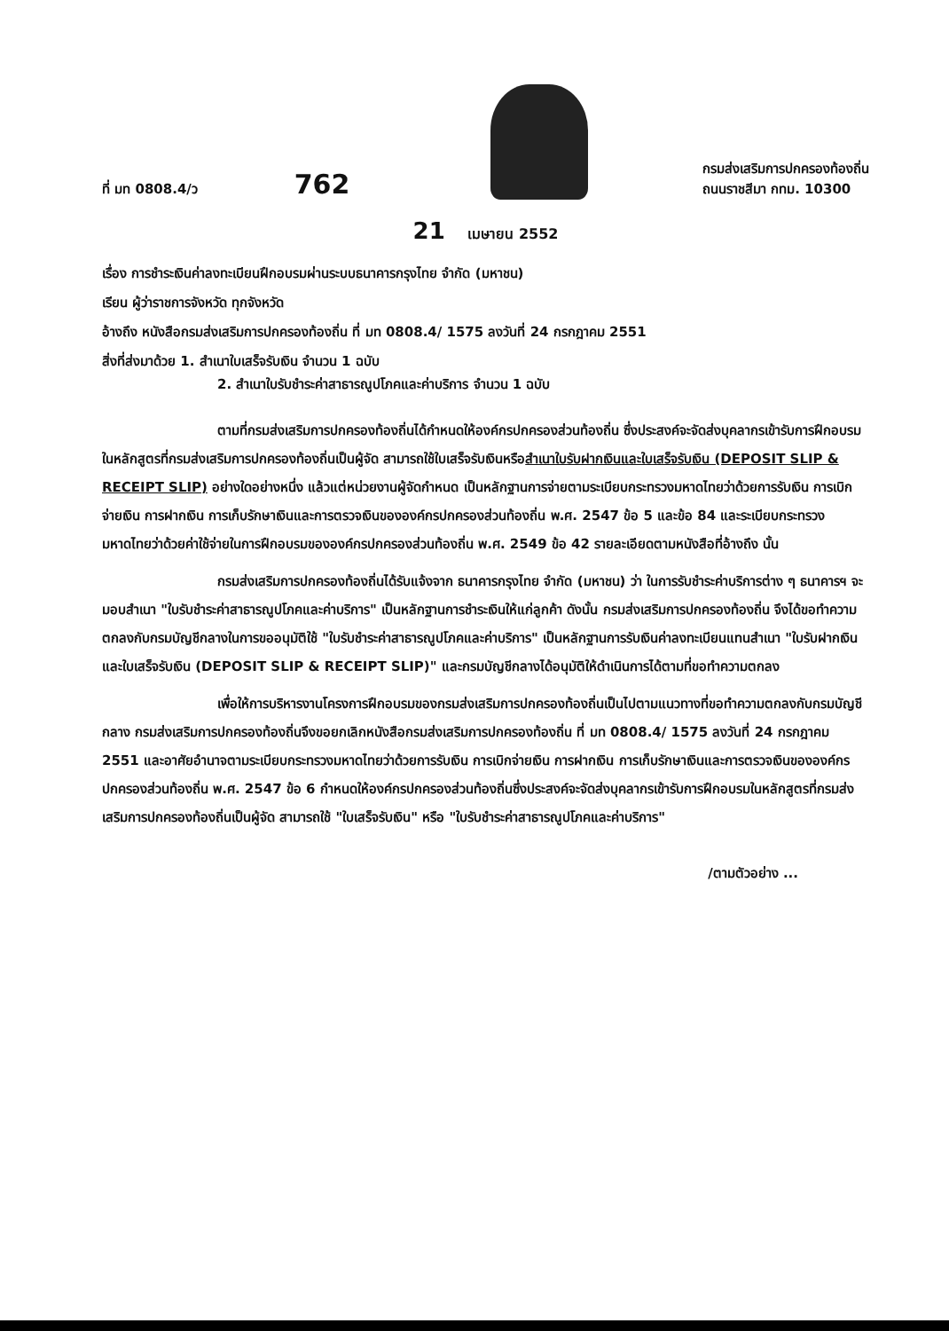ที่ มท 0808.4/ว
762
กรมส่งเสริมการปกครองท้องถิ่น
ถนนราชสีมา กทม. 10300
21 เมษายน 2552
เรื่อง การชำระเงินค่าลงทะเบียนฝึกอบรมผ่านระบบธนาคารกรุงไทย จำกัด (มหาชน)
เรียน ผู้ว่าราชการจังหวัด ทุกจังหวัด
อ้างถึง หนังสือกรมส่งเสริมการปกครองท้องถิ่น ที่ มท 0808.4/ 1575 ลงวันที่ 24 กรกฎาคม 2551
สิ่งที่ส่งมาด้วย 1. สำเนาใบเสร็จรับเงิน จำนวน 1 ฉบับ
2. สำเนาใบรับชำระค่าสาธารณูปโภคและค่าบริการ จำนวน 1 ฉบับ
ตามที่กรมส่งเสริมการปกครองท้องถิ่นได้กำหนดให้องค์กรปกครองส่วนท้องถิ่น ซึ่งประสงค์จะจัดส่งบุคลากรเข้ารับการฝึกอบรมในหลักสูตรที่กรมส่งเสริมการปกครองท้องถิ่นเป็นผู้จัด สามารถใช้ใบเสร็จรับเงินหรือสำเนาใบรับฝากเงินและใบเสร็จรับเงิน (DEPOSIT SLIP & RECEIPT SLIP) อย่างใดอย่างหนึ่ง แล้วแต่หน่วยงานผู้จัดกำหนด เป็นหลักฐานการจ่ายตามระเบียบกระทรวงมหาดไทยว่าด้วยการรับเงิน การเบิกจ่ายเงิน การฝากเงิน การเก็บรักษาเงินและการตรวจเงินขององค์กรปกครองส่วนท้องถิ่น พ.ศ. 2547 ข้อ 5 และข้อ 84 และระเบียบกระทรวงมหาดไทยว่าด้วยค่าใช้จ่ายในการฝึกอบรมขององค์กรปกครองส่วนท้องถิ่น พ.ศ. 2549 ข้อ 42 รายละเอียดตามหนังสือที่อ้างถึง นั้น
กรมส่งเสริมการปกครองท้องถิ่นได้รับแจ้งจาก ธนาคารกรุงไทย จำกัด (มหาชน) ว่า ในการรับชำระค่าบริการต่าง ๆ ธนาคารฯ จะมอบสำเนา "ใบรับชำระค่าสาธารณูปโภคและค่าบริการ" เป็นหลักฐานการชำระเงินให้แก่ลูกค้า ดังนั้น กรมส่งเสริมการปกครองท้องถิ่น จึงได้ขอทำความตกลงกับกรมบัญชีกลางในการขออนุมัติใช้ "ใบรับชำระค่าสาธารณูปโภคและค่าบริการ" เป็นหลักฐานการรับเงินค่าลงทะเบียนแทนสำเนา "ใบรับฝากเงินและใบเสร็จรับเงิน (DEPOSIT SLIP & RECEIPT SLIP)" และกรมบัญชีกลางได้อนุมัติให้ดำเนินการได้ตามที่ขอทำความตกลง
เพื่อให้การบริหารงานโครงการฝึกอบรมของกรมส่งเสริมการปกครองท้องถิ่นเป็นไปตามแนวทางที่ขอทำความตกลงกับกรมบัญชีกลาง กรมส่งเสริมการปกครองท้องถิ่นจึงขอยกเลิกหนังสือกรมส่งเสริมการปกครองท้องถิ่น ที่ มท 0808.4/ 1575 ลงวันที่ 24 กรกฎาคม 2551 และอาศัยอำนาจตามระเบียบกระทรวงมหาดไทยว่าด้วยการรับเงิน การเบิกจ่ายเงิน การฝากเงิน การเก็บรักษาเงินและการตรวจเงินขององค์กรปกครองส่วนท้องถิ่น พ.ศ. 2547 ข้อ 6 กำหนดให้องค์กรปกครองส่วนท้องถิ่นซึ่งประสงค์จะจัดส่งบุคลากรเข้ารับการฝึกอบรมในหลักสูตรที่กรมส่งเสริมการปกครองท้องถิ่นเป็นผู้จัด สามารถใช้ "ใบเสร็จรับเงิน" หรือ "ใบรับชำระค่าสาธารณูปโภคและค่าบริการ"
/ตามตัวอย่าง ...